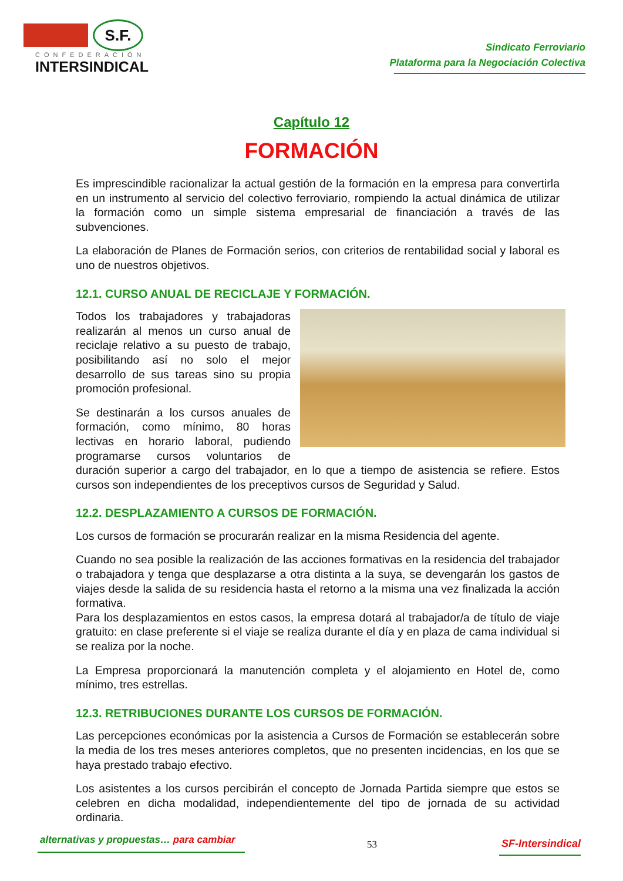S.F.
CONFEDERACIÓN
INTERSINDICAL
Sindicato Ferroviario
Plataforma para la Negociación Colectiva
Capítulo 12
FORMACIÓN
Es imprescindible racionalizar la actual gestión de la formación en la empresa para convertirla en un instrumento al servicio del colectivo ferroviario, rompiendo la actual dinámica de utilizar la formación como un simple sistema empresarial de financiación a través de las subvenciones.
La elaboración de Planes de Formación serios, con criterios de rentabilidad social y laboral es uno de nuestros objetivos.
12.1. CURSO ANUAL DE RECICLAJE Y FORMACIÓN.
Todos los trabajadores y trabajadoras realizarán al menos un curso anual de reciclaje relativo a su puesto de trabajo, posibilitando así no solo el mejor desarrollo de sus tareas sino su propia promoción profesional.
Se destinarán a los cursos anuales de formación, como mínimo, 80 horas lectivas en horario laboral, pudiendo programarse cursos voluntarios de duración superior a cargo del trabajador, en lo que a tiempo de asistencia se refiere. Estos cursos son independientes de los preceptivos cursos de Seguridad y Salud.
12.2. DESPLAZAMIENTO A CURSOS DE FORMACIÓN.
Los cursos de formación se procurarán realizar en la misma Residencia del agente.
Cuando no sea posible la realización de las acciones formativas en la residencia del trabajador o trabajadora y tenga que desplazarse a otra distinta a la suya, se devengarán los gastos de viajes desde la salida de su residencia hasta el retorno a la misma una vez finalizada la acción formativa.
Para los desplazamientos en estos casos, la empresa dotará al trabajador/a de título de viaje gratuito: en clase preferente si el viaje se realiza durante el día y en plaza de cama individual si se realiza por la noche.
La Empresa proporcionará la manutención completa y el alojamiento en Hotel de, como mínimo, tres estrellas.
12.3. RETRIBUCIONES DURANTE LOS CURSOS DE FORMACIÓN.
Las percepciones económicas por la asistencia a Cursos de Formación se establecerán sobre la media de los tres meses anteriores completos, que no presenten incidencias, en los que se haya prestado trabajo efectivo.
Los asistentes a los cursos percibirán el concepto de Jornada Partida siempre que estos se celebren en dicha modalidad, independientemente del tipo de jornada de su actividad ordinaria.
alternativas y propuestas… para cambiar
53 SF-Intersindical